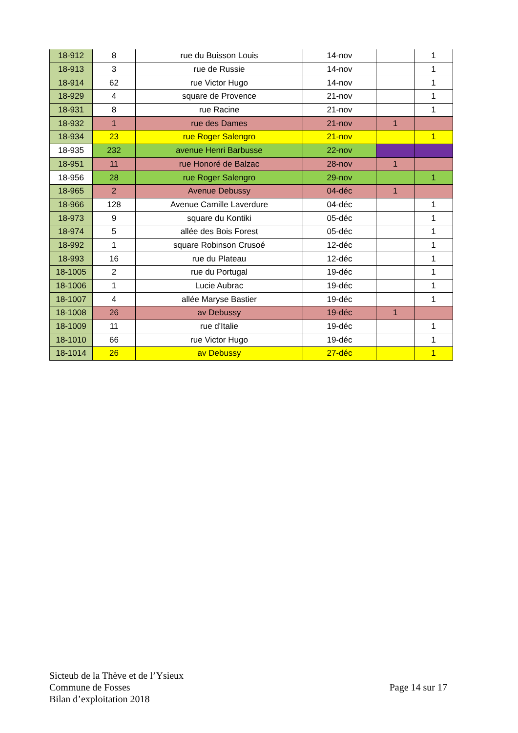| 18-912 | 8 | rue du Buisson Louis | 14-nov | | 1 |
| 18-913 | 3 | rue de Russie | 14-nov | | 1 |
| 18-914 | 62 | rue Victor Hugo | 14-nov | | 1 |
| 18-929 | 4 | square de Provence | 21-nov | | 1 |
| 18-931 | 8 | rue Racine | 21-nov | | 1 |
| 18-932 | 1 | rue des Dames | 21-nov | 1 | |
| 18-934 | 23 | rue Roger Salengro | 21-nov | | 1 |
| 18-935 | 232 | avenue Henri Barbusse | 22-nov | | |
| 18-951 | 11 | rue Honoré de Balzac | 28-nov | 1 | |
| 18-956 | 28 | rue Roger Salengro | 29-nov | | 1 |
| 18-965 | 2 | Avenue Debussy | 04-déc | 1 | |
| 18-966 | 128 | Avenue Camille Laverdure | 04-déc | | 1 |
| 18-973 | 9 | square du Kontiki | 05-déc | | 1 |
| 18-974 | 5 | allée des Bois Forest | 05-déc | | 1 |
| 18-992 | 1 | square Robinson Crusoé | 12-déc | | 1 |
| 18-993 | 16 | rue du Plateau | 12-déc | | 1 |
| 18-1005 | 2 | rue du Portugal | 19-déc | | 1 |
| 18-1006 | 1 | Lucie Aubrac | 19-déc | | 1 |
| 18-1007 | 4 | allée Maryse Bastier | 19-déc | | 1 |
| 18-1008 | 26 | av Debussy | 19-déc | 1 | |
| 18-1009 | 11 | rue d'Italie | 19-déc | | 1 |
| 18-1010 | 66 | rue Victor Hugo | 19-déc | | 1 |
| 18-1014 | 26 | av Debussy | 27-déc | | 1 |
Sicteub de la Thève et de l’Ysieux
Commune de Fosses
Bilan d’exploitation 2018
Page 14 sur 17